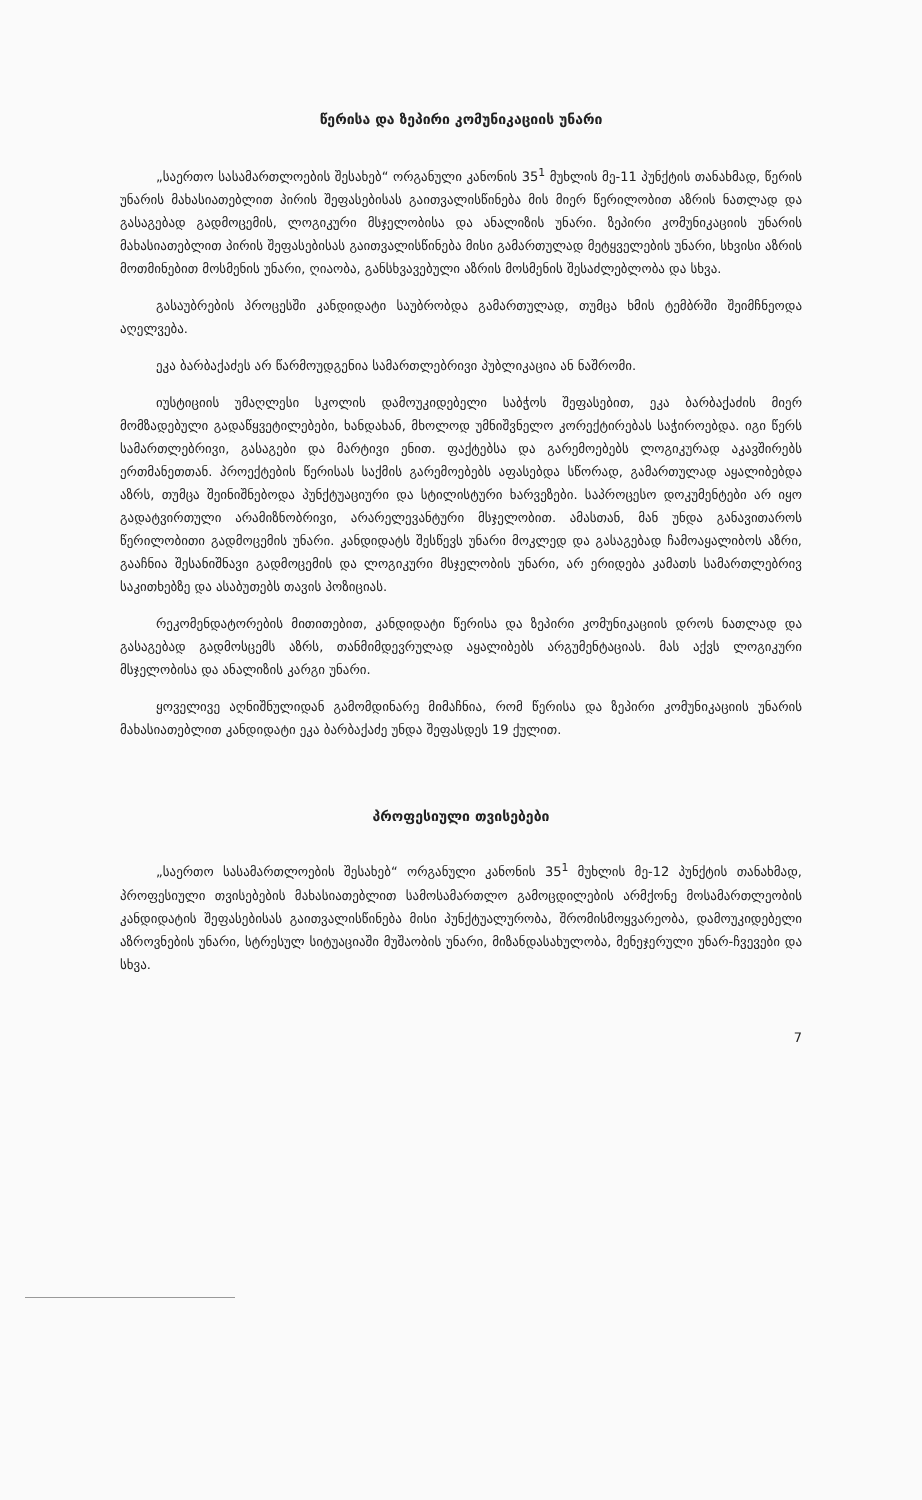წერისა და ზეპირი კომუნიკაციის უნარი
„საერთო სასამართლოების შესახებ“ ორგანული კანონის 35<sup>1</sup> მუხლის მე-11 პუნქტის თანახმად, წერის უნარის მახასიათებლით პირის შეფასებისას გაითვალისწინება მის მიერ წერილობით აზრის ნათლად და გასაგებად გადმოცემის, ლოგიკური მსჯელობისა და ანალიზის უნარი. ზეპირი კომუნიკაციის უნარის მახასიათებლით პირის შეფასებისას გაითვალისწინება მისი გამართულად მეტყველების უნარი, სხვისი აზრის მოთმინებით მოსმენის უნარი, ღიაობა, განსხვავებული აზრის მოსმენის შესაძლებლობა და სხვა.
გასაუბრების პროცესში კანდიდატი საუბრობდა გამართულად, თუმცა ხმის ტემბრში შეიმჩნეოდა აღელვება.
ეკა ბარბაქაძეს არ წარმოუდგენია სამართლებრივი პუბლიკაცია ან ნაშრომი.
იუსტიციის უმაღლესი სკოლის დამოუკიდებელი საბჭოს შეფასებით, ეკა ბარბაქაძის მიერ მომზადებული გადაწყვეტილებები, ხანდახან, მხოლოდ უმნიშვნელო კორექტირებას საჭიროებდა. იგი წერს სამართლებრივი, გასაგები და მარტივი ენით. ფაქტებსა და გარემოებებს ლოგიკურად აკავშირებს ერთმანეთთან. პროექტების წერისას საქმის გარემოებებს აფასებდა სწორად, გამართულად აყალიბებდა აზრს, თუმცა შეინიშნებოდა პუნქტუაციური და სტილისტური ხარვეზები. საპროცესო დოკუმენტები არ იყო გადატვირთული არამიზნობრივი, არარელევანტური მსჯელობით. ამასთან, მან უნდა განავითაროს წერილობითი გადმოცემის უნარი. კანდიდატს შესწევს უნარი მოკლედ და გასაგებად ჩამოაყალიბოს აზრი, გააჩნია შესანიშნავი გადმოცემის და ლოგიკური მსჯელობის უნარი, არ ერიდება კამათს სამართლებრივ საკითხებზე და ასაბუთებს თავის პოზიციას.
რეკომენდატორების მითითებით, კანდიდატი წერისა და ზეპირი კომუნიკაციის დროს ნათლად და გასაგებად გადმოსცემს აზრს, თანმიმდევრულად აყალიბებს არგუმენტაციას. მას აქვს ლოგიკური მსჯელობისა და ანალიზის კარგი უნარი.
ყოველივე აღნიშნულიდან გამომდინარე მიმაჩნია, რომ წერისა და ზეპირი კომუნიკაციის უნარის მახასიათებლით კანდიდატი ეკა ბარბაქაძე უნდა შეფასდეს 19 ქულით.
პროფესიული თვისებები
„საერთო სასამართლოების შესახებ“ ორგანული კანონის 35<sup>1</sup> მუხლის მე-12 პუნქტის თანახმად, პროფესიული თვისებების მახასიათებლით სამოსამართლო გამოცდილების არმქონე მოსამართლეობის კანდიდატის შეფასებისას გაითვალისწინება მისი პუნქტუალურობა, შრომისმოყვარეობა, დამოუკიდებელი აზროვნების უნარი, სტრესულ სიტუაციაში მუშაობის უნარი, მიზანდასახულობა, მენეჯერული უნარ-ჩვევები და სხვა.
7